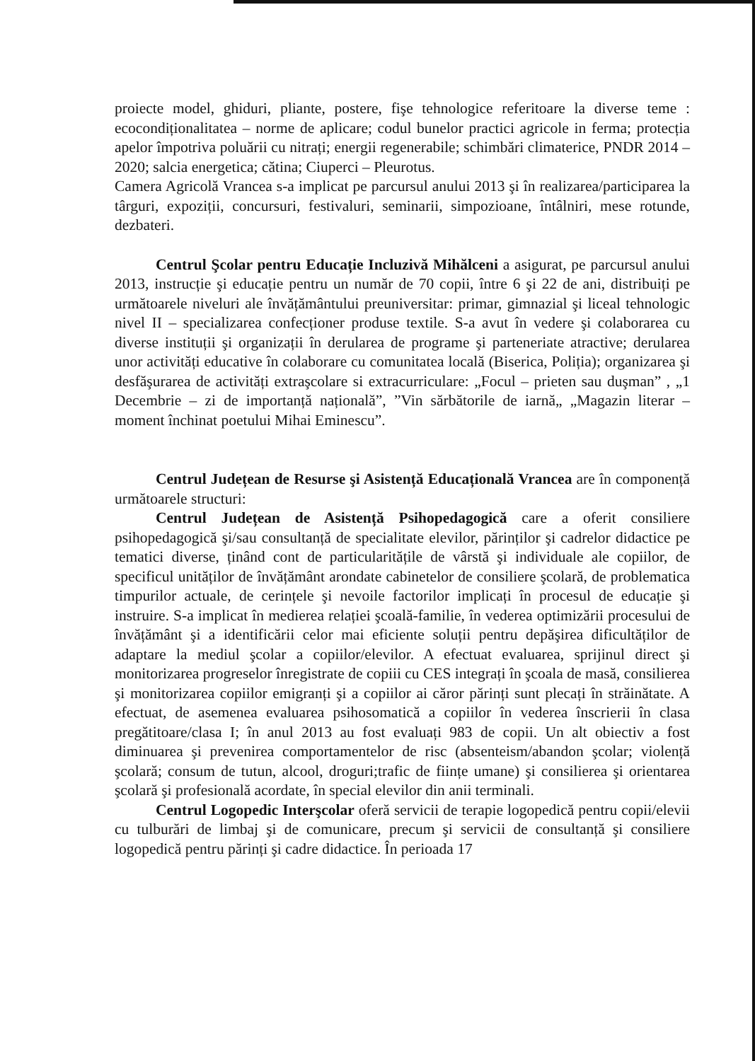proiecte model, ghiduri, pliante, postere, fişe tehnologice referitoare la diverse teme : ecocondiționalitatea – norme de aplicare; codul bunelor practici agricole in ferma; protecția apelor împotriva poluării cu nitrați; energii regenerabile; schimbări climaterice, PNDR 2014 – 2020; salcia energetica; cătina; Ciuperci – Pleurotus.
Camera Agricolă Vrancea s-a implicat pe parcursul anului 2013 şi în realizarea/participarea la târguri, expoziții, concursuri, festivaluri, seminarii, simpozioane, întâlniri, mese rotunde, dezbateri.
Centrul Şcolar pentru Educație Incluzivă Mihălceni a asigurat, pe parcursul anului 2013, instrucție şi educație pentru un număr de 70 copii, între 6 şi 22 de ani, distribuiți pe următoarele niveluri ale învățământului preuniversitar: primar, gimnazial şi liceal tehnologic nivel II – specializarea confecționer produse textile. S-a avut în vedere şi colaborarea cu diverse instituții şi organizații în derularea de programe şi parteneriate atractive; derularea unor activități educative în colaborare cu comunitatea locală (Biserica, Poliția); organizarea şi desfăşurarea de activități extraşcolare si extracurriculare: „Focul – prieten sau duşman” , „1 Decembrie – zi de importanță națională”, ”Vin sărbătorile de iarnă„ „Magazin literar – moment închinat poetului Mihai Eminescu”.
Centrul Județean de Resurse şi Asistență Educațională Vrancea are în componență următoarele structuri:
Centrul Județean de Asistență Psihopedagogică care a oferit consiliere psihopedagogică şi/sau consultanță de specialitate elevilor, părinților şi cadrelor didactice pe tematici diverse, ținând cont de particularitățile de vârstă şi individuale ale copiilor, de specificul unităților de învățământ arondate cabinetelor de consiliere şcolară, de problematica timpurilor actuale, de cerințele şi nevoile factorilor implicați în procesul de educație şi instruire. S-a implicat în medierea relației şcoală-familie, în vederea optimizării procesului de învățământ şi a identificării celor mai eficiente soluții pentru depăşirea dificultăților de adaptare la mediul şcolar a copiilor/elevilor. A efectuat evaluarea, sprijinul direct şi monitorizarea progreselor înregistrate de copiii cu CES integrați în şcoala de masă, consilierea şi monitorizarea copiilor emigranți şi a copiilor ai căror părinți sunt plecați în străinătate. A efectuat, de asemenea evaluarea psihosomatică a copiilor în vederea înscrierii în clasa pregătitoare/clasa I; în anul 2013 au fost evaluați 983 de copii. Un alt obiectiv a fost diminuarea şi prevenirea comportamentelor de risc (absenteism/abandon şcolar; violență şcolară; consum de tutun, alcool, droguri;trafic de ființe umane) şi consilierea şi orientarea şcolară şi profesională acordate, în special elevilor din anii terminali.
Centrul Logopedic Interşcolar oferă servicii de terapie logopedică pentru copii/elevii cu tulburări de limbaj şi de comunicare, precum şi servicii de consultanță şi consiliere logopedică pentru părinți şi cadre didactice. În perioada 17